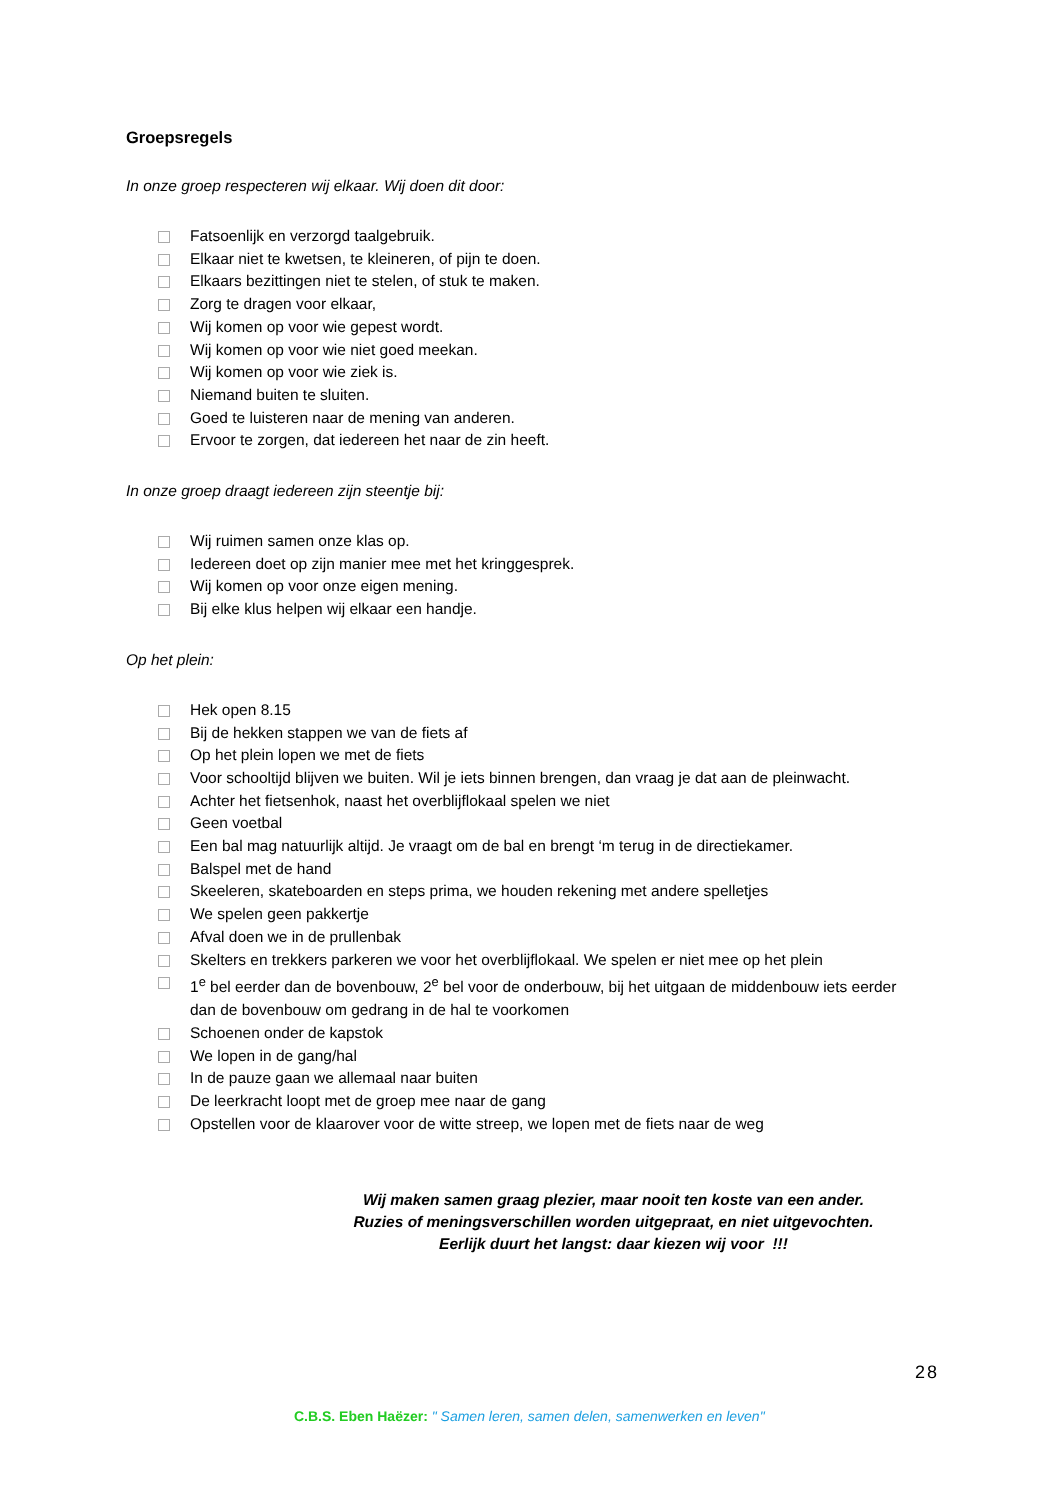Groepsregels
In onze groep respecteren wij elkaar. Wij doen dit door:
Fatsoenlijk en verzorgd taalgebruik.
Elkaar niet te kwetsen, te kleineren, of pijn te doen.
Elkaars bezittingen niet te stelen, of stuk te maken.
Zorg te dragen voor elkaar,
Wij komen op voor wie gepest wordt.
Wij komen op voor wie niet goed meekan.
Wij komen op voor wie ziek is.
Niemand buiten te sluiten.
Goed te luisteren naar de mening van anderen.
Ervoor te zorgen, dat iedereen het naar de zin heeft.
In onze groep draagt iedereen zijn steentje bij:
Wij ruimen samen onze klas op.
Iedereen doet op zijn manier mee met het kringgesprek.
Wij komen op voor onze eigen mening.
Bij elke klus helpen wij elkaar een handje.
Op het plein:
Hek open 8.15
Bij de hekken stappen we van de fiets af
Op het plein lopen we met de fiets
Voor schooltijd blijven we buiten. Wil je iets binnen brengen, dan vraag je dat aan de pleinwacht.
Achter het fietsenhok, naast het overblijflokaal spelen we niet
Geen voetbal
Een bal mag natuurlijk altijd. Je vraagt om de bal en brengt ‘m terug in de directiekamer.
Balspel met de hand
Skeeleren, skateboarden en steps prima, we houden rekening met andere spelletjes
We spelen geen pakkertje
Afval doen we in de prullenbak
Skelters en trekkers parkeren we voor het overblijflokaal. We spelen er niet mee op het plein
1<sup>e</sup> bel eerder dan de bovenbouw, 2<sup>e</sup> bel voor de onderbouw, bij het uitgaan de middenbouw iets eerder dan de bovenbouw om gedrang in de hal te voorkomen
Schoenen onder de kapstok
We lopen in de gang/hal
In de pauze gaan we allemaal naar buiten
De leerkracht loopt met de groep mee naar de gang
Opstellen voor de klaarover voor de witte streep, we lopen met de fiets naar de weg
Wij maken samen graag plezier, maar nooit ten koste van een ander.
Ruzies of meningsverschillen worden uitgepraat, en niet uitgevochten.
Eerlijk duurt het langst: daar kiezen wij voor !!!
28
C.B.S. Eben Haëzer: " Samen leren, samen delen, samenwerken en leven"